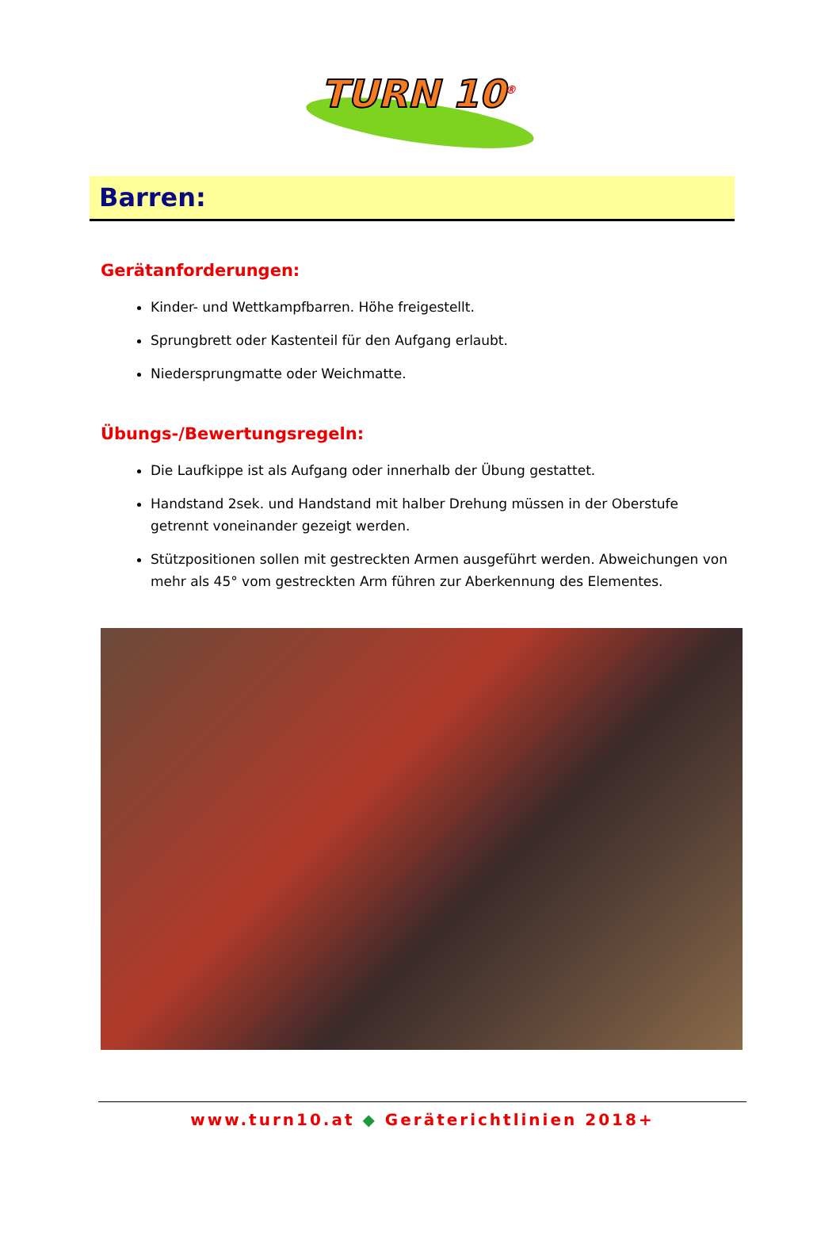TURN 10<sup>®</sup>
Barren:
Gerätanforderungen:
Kinder- und Wettkampfbarren. Höhe freigestellt.
Sprungbrett oder Kastenteil für den Aufgang erlaubt.
Niedersprungmatte oder Weichmatte.
Übungs-/Bewertungsregeln:
Die Laufkippe ist als Aufgang oder innerhalb der Übung gestattet.
Handstand 2sek. und Handstand mit halber Drehung müssen in der Oberstufe getrennt voneinander gezeigt werden.
Stützpositionen sollen mit gestreckten Armen ausgeführt werden. Abweichungen von mehr als 45° vom gestreckten Arm führen zur Aberkennung des Elementes.
www.turn10.at ◆ Geräterichtlinien 2018+